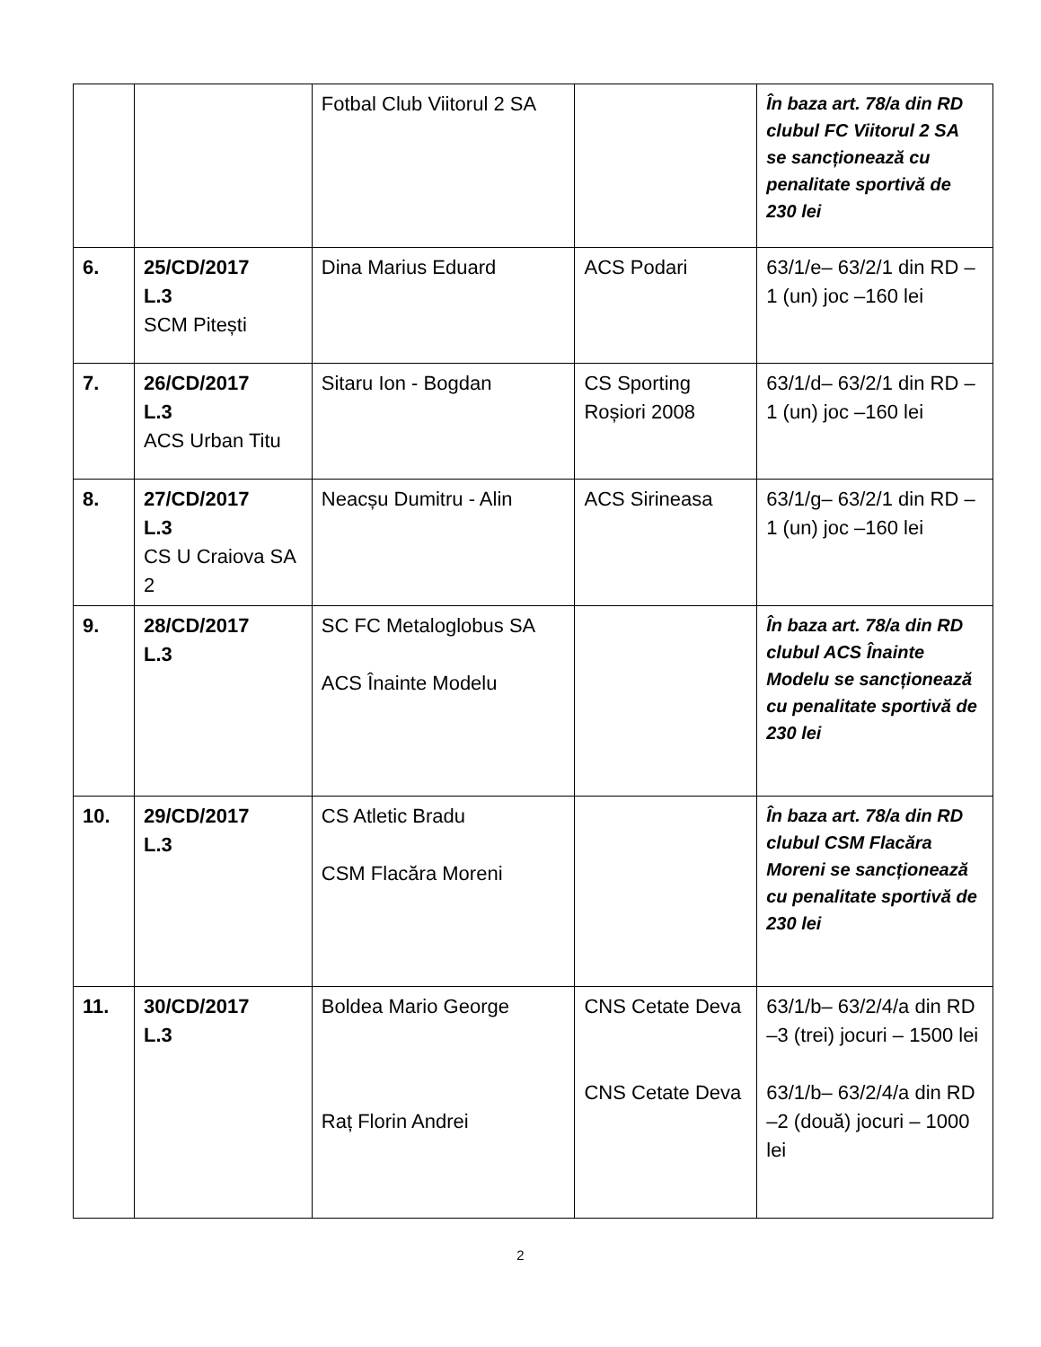| | | Fotbal Club Viitorul 2 SA | | În baza art. 78/a din RD clubul FC Viitorul 2 SA se sancționează cu penalitate sportivă de 230 lei |
| 6. | 25/CD/2017 L.3 SCM Pitești | Dina Marius Eduard | ACS Podari | 63/1/e– 63/2/1 din RD –1 (un) joc –160 lei |
| 7. | 26/CD/2017 L.3 ACS Urban Titu | Sitaru Ion - Bogdan | CS Sporting Roșiori 2008 | 63/1/d– 63/2/1 din RD –1 (un) joc –160 lei |
| 8. | 27/CD/2017 L.3 CS U Craiova SA 2 | Neacșu Dumitru - Alin | ACS Sirineasa | 63/1/g– 63/2/1 din RD –1 (un) joc –160 lei |
| 9. | 28/CD/2017 L.3 | SC FC Metaloglobus SA ACS Înainte Modelu | | În baza art. 78/a din RD clubul ACS Înainte Modelu se sancționează cu penalitate sportivă de 230 lei |
| 10. | 29/CD/2017 L.3 | CS Atletic Bradu CSM Flacăra Moreni | | În baza art. 78/a din RD clubul CSM Flacăra Moreni se sancționează cu penalitate sportivă de 230 lei |
| 11. | 30/CD/2017 L.3 | Boldea Mario George Raț Florin Andrei | CNS Cetate Deva CNS Cetate Deva | 63/1/b– 63/2/4/a din RD –3 (trei) jocuri – 1500 lei 63/1/b– 63/2/4/a din RD –2 (două) jocuri – 1000 lei |
2